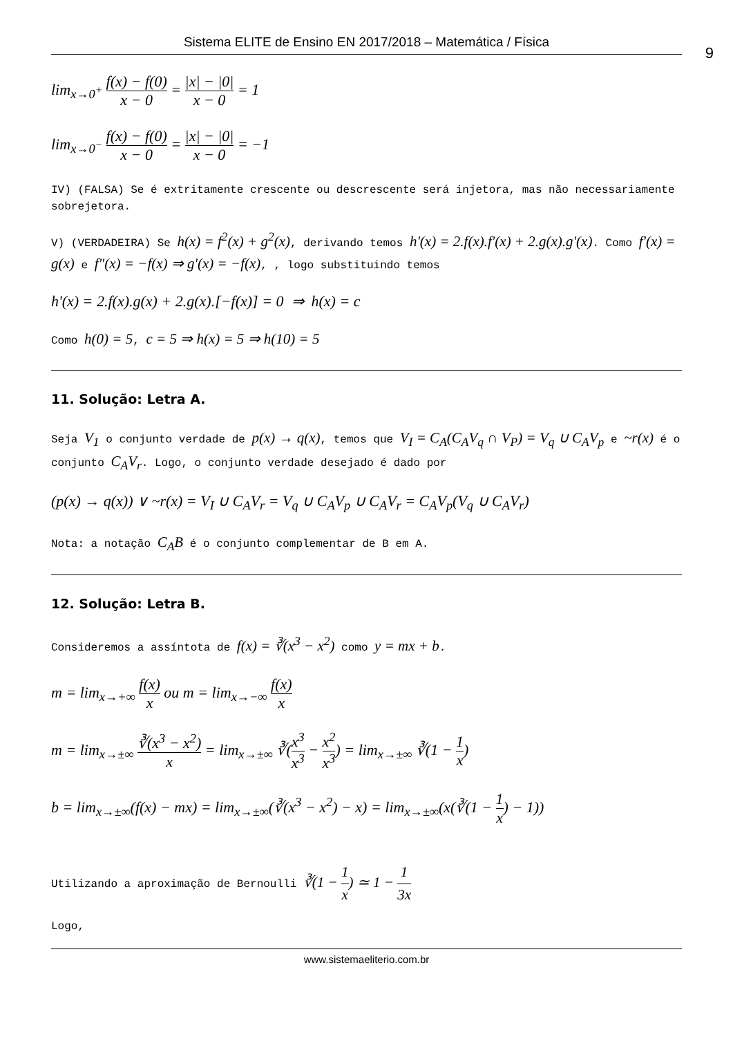Sistema ELITE de Ensino EN 2017/2018 – Matemática / Física
9
lim<sub>x→0<sup>+</sup></sub> f(x) − f(0) x − 0 = |x| − |0| x − 0 = 1
lim<sub>x→0<sup>−</sup></sub> f(x) − f(0) x − 0 = |x| − |0| x − 0 = −1
IV) (FALSA) Se é extritamente crescente ou descrescente será injetora, mas não necessariamente sobrejetora.
V) (VERDADEIRA) Se h(x) = f<sup>2</sup>(x) + g<sup>2</sup>(x), derivando temos h'(x) = 2.f(x).f'(x) + 2.g(x).g'(x). Como f'(x) = g(x) e f"(x) = −f(x) ⇒ g'(x) = −f(x), , logo substituindo temos
h'(x) = 2.f(x).g(x) + 2.g(x).[−f(x)] = 0 ⇒ h(x) = c
Como h(0) = 5, c = 5 ⇒ h(x) = 5 ⇒ h(10) = 5
11. Solução: Letra A.
Seja V<sub>1</sub> o conjunto verdade de p(x) → q(x), temos que V<sub>I</sub> = C<sub>A</sub>(C<sub>A</sub>V<sub>q</sub> ∩ V<sub>P</sub>) = V<sub>q</sub> ∪ C<sub>A</sub>V<sub>p</sub> e ~r(x) é o conjunto C<sub>A</sub>V<sub>r</sub>. Logo, o conjunto verdade desejado é dado por
(p(x) → q(x)) ∨ ~r(x) = V<sub>I</sub> ∪ C<sub>A</sub>V<sub>r</sub> = V<sub>q</sub> ∪ C<sub>A</sub>V<sub>p</sub> ∪ C<sub>A</sub>V<sub>r</sub> = C<sub>A</sub>V<sub>p</sub>(V<sub>q</sub> ∪ C<sub>A</sub>V<sub>r</sub>)
Nota: a notação C<sub>A</sub>B é o conjunto complementar de B em A.
12. Solução: Letra B.
Consideremos a assíntota de f(x) = ∛(x<sup>3</sup> − x<sup>2</sup>) como y = mx + b.
m = lim<sub>x→+∞</sub> f(x) x ou m = lim<sub>x→−∞</sub> f(x) x
m = lim<sub>x→±∞</sub> ∛(x<sup>3</sup> − x<sup>2</sup>) x = lim<sub>x→±∞</sub> ∛(x<sup>3</sup> x<sup>3</sup> − x<sup>2</sup> x<sup>3</sup>) = lim<sub>x→±∞</sub> ∛(1 − 1 x)
b = lim<sub>x→±∞</sub>(f(x) − mx) = lim<sub>x→±∞</sub>(∛(x<sup>3</sup> − x<sup>2</sup>) − x) = lim<sub>x→±∞</sub>(x(∛(1 − 1 x) − 1))
Utilizando a aproximação de Bernoulli ∛(1 − 1 x) ≃ 1 − 1 3x
Logo,
www.sistemaeliterio.com.br